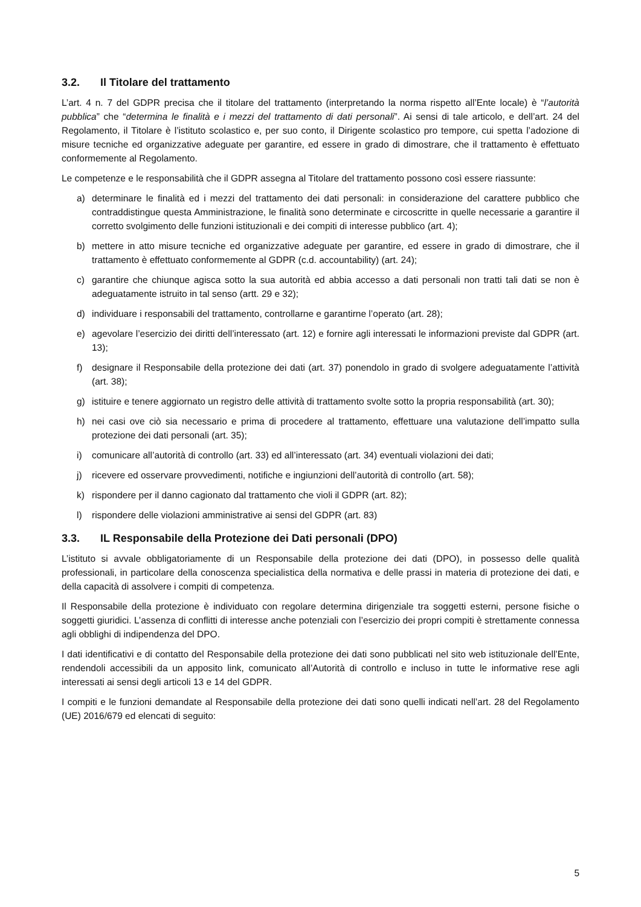3.2. Il Titolare del trattamento
L’art. 4 n. 7 del GDPR precisa che il titolare del trattamento (interpretando la norma rispetto all’Ente locale) è “l’autorità pubblica” che “determina le finalità e i mezzi del trattamento di dati personali”. Ai sensi di tale articolo, e dell’art. 24 del Regolamento, il Titolare è l’istituto scolastico e, per suo conto, il Dirigente scolastico pro tempore, cui spetta l’adozione di misure tecniche ed organizzative adeguate per garantire, ed essere in grado di dimostrare, che il trattamento è effettuato conformemente al Regolamento.
Le competenze e le responsabilità che il GDPR assegna al Titolare del trattamento possono così essere riassunte:
a) determinare le finalità ed i mezzi del trattamento dei dati personali: in considerazione del carattere pubblico che contraddistingue questa Amministrazione, le finalità sono determinate e circoscritte in quelle necessarie a garantire il corretto svolgimento delle funzioni istituzionali e dei compiti di interesse pubblico (art. 4);
b) mettere in atto misure tecniche ed organizzative adeguate per garantire, ed essere in grado di dimostrare, che il trattamento è effettuato conformemente al GDPR (c.d. accountability) (art. 24);
c) garantire che chiunque agisca sotto la sua autorità ed abbia accesso a dati personali non tratti tali dati se non è adeguatamente istruito in tal senso (artt. 29 e 32);
d) individuare i responsabili del trattamento, controllarne e garantirne l’operato (art. 28);
e) agevolare l’esercizio dei diritti dell’interessato (art. 12) e fornire agli interessati le informazioni previste dal GDPR (art. 13);
f) designare il Responsabile della protezione dei dati (art. 37) ponendolo in grado di svolgere adeguatamente l’attività (art. 38);
g) istituire e tenere aggiornato un registro delle attività di trattamento svolte sotto la propria responsabilità (art. 30);
h) nei casi ove ciò sia necessario e prima di procedere al trattamento, effettuare una valutazione dell’impatto sulla protezione dei dati personali (art. 35);
i) comunicare all’autorità di controllo (art. 33) ed all’interessato (art. 34) eventuali violazioni dei dati;
j) ricevere ed osservare provvedimenti, notifiche e ingiunzioni dell’autorità di controllo (art. 58);
k) rispondere per il danno cagionato dal trattamento che violi il GDPR (art. 82);
l) rispondere delle violazioni amministrative ai sensi del GDPR (art. 83)
3.3. IL Responsabile della Protezione dei Dati personali (DPO)
L’istituto si avvale obbligatoriamente di un Responsabile della protezione dei dati (DPO), in possesso delle qualità professionali, in particolare della conoscenza specialistica della normativa e delle prassi in materia di protezione dei dati, e della capacità di assolvere i compiti di competenza.
Il Responsabile della protezione è individuato con regolare determina dirigenziale tra soggetti esterni, persone fisiche o soggetti giuridici. L’assenza di conflitti di interesse anche potenziali con l’esercizio dei propri compiti è strettamente connessa agli obblighi di indipendenza del DPO.
I dati identificativi e di contatto del Responsabile della protezione dei dati sono pubblicati nel sito web istituzionale dell’Ente, rendendoli accessibili da un apposito link, comunicato all’Autorità di controllo e incluso in tutte le informative rese agli interessati ai sensi degli articoli 13 e 14 del GDPR.
I compiti e le funzioni demandate al Responsabile della protezione dei dati sono quelli indicati nell’art. 28 del Regolamento (UE) 2016/679 ed elencati di seguito:
5